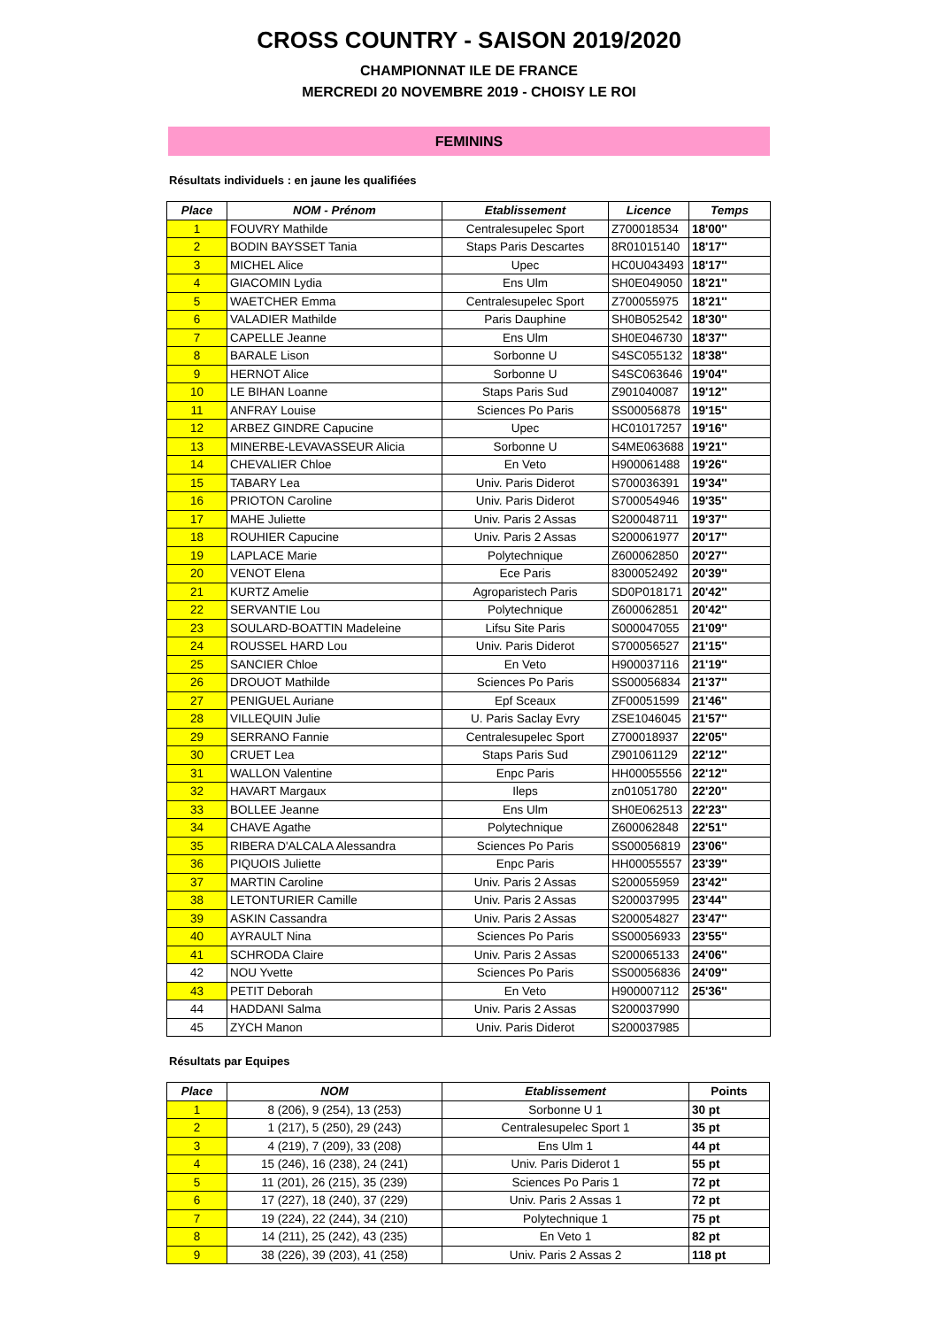CROSS COUNTRY - SAISON 2019/2020
CHAMPIONNAT ILE DE FRANCE
MERCREDI 20 NOVEMBRE 2019 - CHOISY LE ROI
FEMININS
Résultats individuels : en jaune les qualifiées
| Place | NOM - Prénom | Etablissement | Licence | Temps |
| --- | --- | --- | --- | --- |
| 1 | FOUVRY Mathilde | Centralesupelec Sport | Z700018534 | 18'00'' |
| 2 | BODIN BAYSSET Tania | Staps Paris Descartes | 8R01015140 | 18'17'' |
| 3 | MICHEL Alice | Upec | HC0U043493 | 18'17'' |
| 4 | GIACOMIN Lydia | Ens Ulm | SH0E049050 | 18'21'' |
| 5 | WAETCHER Emma | Centralesupelec Sport | Z700055975 | 18'21'' |
| 6 | VALADIER Mathilde | Paris Dauphine | SH0B052542 | 18'30'' |
| 7 | CAPELLE Jeanne | Ens Ulm | SH0E046730 | 18'37'' |
| 8 | BARALE Lison | Sorbonne U | S4SC055132 | 18'38'' |
| 9 | HERNOT Alice | Sorbonne U | S4SC063646 | 19'04'' |
| 10 | LE BIHAN Loanne | Staps Paris Sud | Z901040087 | 19'12'' |
| 11 | ANFRAY Louise | Sciences Po Paris | SS00056878 | 19'15'' |
| 12 | ARBEZ GINDRE Capucine | Upec | HC01017257 | 19'16'' |
| 13 | MINERBE-LEVAVASSEUR Alicia | Sorbonne U | S4ME063688 | 19'21'' |
| 14 | CHEVALIER Chloe | En Veto | H900061488 | 19'26'' |
| 15 | TABARY Lea | Univ. Paris Diderot | S700036391 | 19'34'' |
| 16 | PRIOTON Caroline | Univ. Paris Diderot | S700054946 | 19'35'' |
| 17 | MAHE Juliette | Univ. Paris 2 Assas | S200048711 | 19'37'' |
| 18 | ROUHIER Capucine | Univ. Paris 2 Assas | S200061977 | 20'17'' |
| 19 | LAPLACE Marie | Polytechnique | Z600062850 | 20'27'' |
| 20 | VENOT Elena | Ece Paris | 8300052492 | 20'39'' |
| 21 | KURTZ Amelie | Agroparistech Paris | SD0P018171 | 20'42'' |
| 22 | SERVANTIE Lou | Polytechnique | Z600062851 | 20'42'' |
| 23 | SOULARD-BOATTIN Madeleine | Lifsu Site Paris | S000047055 | 21'09'' |
| 24 | ROUSSEL HARD Lou | Univ. Paris Diderot | S700056527 | 21'15'' |
| 25 | SANCIER Chloe | En Veto | H900037116 | 21'19'' |
| 26 | DROUOT Mathilde | Sciences Po Paris | SS00056834 | 21'37'' |
| 27 | PENIGUEL Auriane | Epf Sceaux | ZF00051599 | 21'46'' |
| 28 | VILLEQUIN Julie | U. Paris Saclay Evry | ZSE1046045 | 21'57'' |
| 29 | SERRANO Fannie | Centralesupelec Sport | Z700018937 | 22'05'' |
| 30 | CRUET Lea | Staps Paris Sud | Z901061129 | 22'12'' |
| 31 | WALLON Valentine | Enpc Paris | HH00055556 | 22'12'' |
| 32 | HAVART Margaux | Ileps | zn01051780 | 22'20'' |
| 33 | BOLLEE Jeanne | Ens Ulm | SH0E062513 | 22'23'' |
| 34 | CHAVE Agathe | Polytechnique | Z600062848 | 22'51'' |
| 35 | RIBERA D'ALCALA Alessandra | Sciences Po Paris | SS00056819 | 23'06'' |
| 36 | PIQUOIS Juliette | Enpc Paris | HH00055557 | 23'39'' |
| 37 | MARTIN Caroline | Univ. Paris 2 Assas | S200055959 | 23'42'' |
| 38 | LETONTURIER Camille | Univ. Paris 2 Assas | S200037995 | 23'44'' |
| 39 | ASKIN Cassandra | Univ. Paris 2 Assas | S200054827 | 23'47'' |
| 40 | AYRAULT Nina | Sciences Po Paris | SS00056933 | 23'55'' |
| 41 | SCHRODA Claire | Univ. Paris 2 Assas | S200065133 | 24'06'' |
| 42 | NOU Yvette | Sciences Po Paris | SS00056836 | 24'09'' |
| 43 | PETIT Deborah | En Veto | H900007112 | 25'36'' |
| 44 | HADDANI Salma | Univ. Paris 2 Assas | S200037990 | |
| 45 | ZYCH Manon | Univ. Paris Diderot | S200037985 | |
Résultats par Equipes
| Place | NOM | Etablissement | Points |
| --- | --- | --- | --- |
| 1 | 8 (206), 9 (254), 13 (253) | Sorbonne U 1 | 30 pt |
| 2 | 1 (217), 5 (250), 29 (243) | Centralesupelec Sport 1 | 35 pt |
| 3 | 4 (219), 7 (209), 33 (208) | Ens Ulm 1 | 44 pt |
| 4 | 15 (246), 16 (238), 24 (241) | Univ. Paris Diderot 1 | 55 pt |
| 5 | 11 (201), 26 (215), 35 (239) | Sciences Po Paris 1 | 72 pt |
| 6 | 17 (227), 18 (240), 37 (229) | Univ. Paris 2 Assas 1 | 72 pt |
| 7 | 19 (224), 22 (244), 34 (210) | Polytechnique 1 | 75 pt |
| 8 | 14 (211), 25 (242), 43 (235) | En Veto 1 | 82 pt |
| 9 | 38 (226), 39 (203), 41 (258) | Univ. Paris 2 Assas 2 | 118 pt |